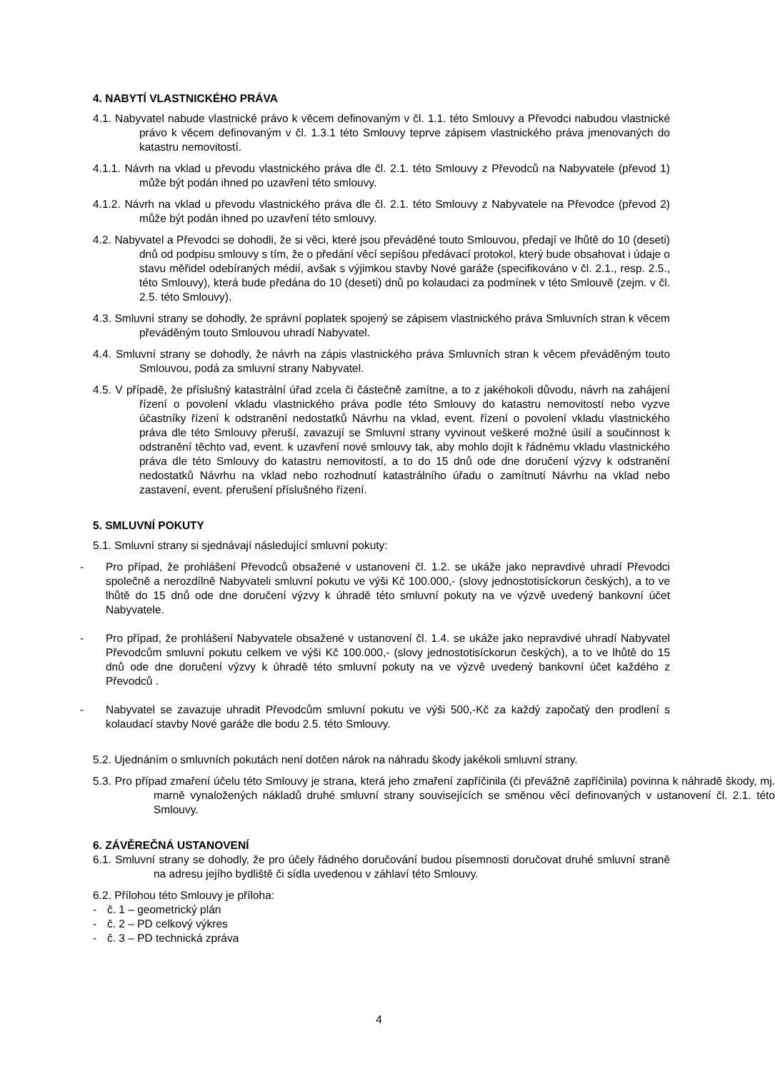4. NABYTÍ VLASTNICKÉHO PRÁVA
4.1. Nabyvatel nabude vlastnické právo k věcem definovaným v čl. 1.1. této Smlouvy a Převodci nabudou vlastnické právo k věcem definovaným v čl. 1.3.1 této Smlouvy teprve zápisem vlastnického práva jmenovaných do katastru nemovitostí.
4.1.1. Návrh na vklad u převodu vlastnického práva dle čl. 2.1. této Smlouvy z Převodců na Nabyvatele (převod 1) může být podán ihned po uzavření této smlouvy.
4.1.2. Návrh na vklad u převodu vlastnického práva dle čl. 2.1. této Smlouvy z Nabyvatele na Převodce (převod 2) může být podán ihned po uzavření této smlouvy.
4.2. Nabyvatel a Převodci se dohodli, že si věci, které jsou převáděné touto Smlouvou, předají ve lhůtě do 10 (deseti) dnů od podpisu smlouvy s tím, že o předání věcí sepíšou předávací protokol, který bude obsahovat i údaje o stavu měřidel odebíraných médií, avšak s výjimkou stavby Nové garáže (specifikováno v čl. 2.1., resp. 2.5., této Smlouvy), která bude předána do 10 (deseti) dnů po kolaudaci za podmínek v této Smlouvě (zejm. v čl. 2.5. této Smlouvy).
4.3. Smluvní strany se dohodly, že správní poplatek spojený se zápisem vlastnického práva Smluvních stran k věcem převáděným touto Smlouvou uhradí Nabyvatel.
4.4. Smluvní strany se dohodly, že návrh na zápis vlastnického práva Smluvních stran k věcem převáděným touto Smlouvou, podá za smluvní strany Nabyvatel.
4.5. V případě, že příslušný katastrální úřad zcela či částečně zamítne, a to z jakéhokoli důvodu, návrh na zahájení řízení o povolení vkladu vlastnického práva podle této Smlouvy do katastru nemovitostí nebo vyzve účastníky řízení k odstranění nedostatků Návrhu na vklad, event. řízení o povolení vkladu vlastnického práva dle této Smlouvy přeruší, zavazují se Smluvní strany vyvinout veškeré možné úsilí a součinnost k odstranění těchto vad, event. k uzavření nové smlouvy tak, aby mohlo dojít k řádnému vkladu vlastnického práva dle této Smlouvy do katastru nemovitostí, a to do 15 dnů ode dne doručení výzvy k odstranění nedostatků Návrhu na vklad nebo rozhodnutí katastrálního úřadu o zamítnutí Návrhu na vklad nebo zastavení, event. přerušení příslušného řízení.
5. SMLUVNÍ POKUTY
5.1. Smluvní strany si sjednávají následující smluvní pokuty:
- Pro případ, že prohlášení Převodců obsažené v ustanovení čl. 1.2. se ukáže jako nepravdivé uhradí Převodci společně a nerozdílně Nabyvateli smluvní pokutu ve výši Kč 100.000,- (slovy jednostotisíckorun českých), a to ve lhůtě do 15 dnů ode dne doručení výzvy k úhradě této smluvní pokuty na ve výzvě uvedený bankovní účet Nabyvatele.
- Pro případ, že prohlášení Nabyvatele obsažené v ustanovení čl. 1.4. se ukáže jako nepravdivé uhradí Nabyvatel Převodcům smluvní pokutu celkem ve výši Kč 100.000,- (slovy jednostotisíckorun českých), a to ve lhůtě do 15 dnů ode dne doručení výzvy k úhradě této smluvní pokuty na ve výzvě uvedený bankovní účet každého z Převodců .
- Nabyvatel se zavazuje uhradit Převodcům smluvní pokutu ve výši 500,-Kč za každý započatý den prodlení s kolaudací stavby Nové garáže dle bodu 2.5. této Smlouvy.
5.2. Ujednáním o smluvních pokutách není dotčen nárok na náhradu škody jakékoli smluvní strany.
5.3. Pro případ zmaření účelu této Smlouvy je strana, která jeho zmaření zapříčinila (či převážně zapříčinila) povinna k náhradě škody, mj. marně vynaložených nákladů druhé smluvní strany souvisejících se směnou věcí definovaných v ustanovení čl. 2.1. této Smlouvy.
6. ZÁVĚREČNÁ USTANOVENÍ
6.1. Smluvní strany se dohodly, že pro účely řádného doručování budou písemnosti doručovat druhé smluvní straně na adresu jejího bydliště či sídla uvedenou v záhlaví této Smlouvy.
6.2. Přílohou této Smlouvy je příloha:
- č. 1 – geometrický plán
- č. 2 – PD celkový výkres
- č. 3 – PD technická zpráva
4